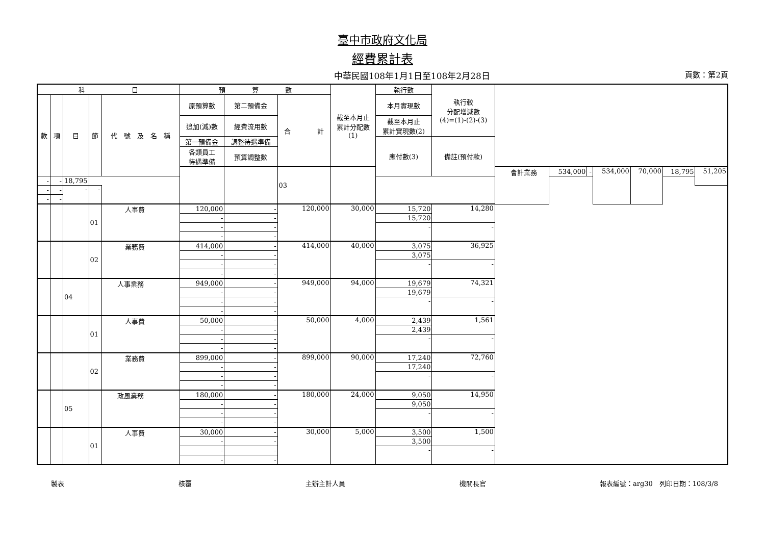臺中市政府文化局
經費累計表
中華民國108年1月1日至108年2月28日 頁數：第2頁
| 科 目 | | | | | 預 算 數 | | | 截至本月止 累計分配數 (1) | 執行數 | 執行較 分配增減數 (4)=(1)-(2)-(3) | | | | | | | |
| --- | --- | --- | --- | --- | --- | --- | --- | --- | --- | --- | --- | --- | --- | --- | --- | --- | --- |
| 款 | 項 | 目 | 節 | 代 號 及 名 稱 | 原預算數 | 第二預備金 | 合 計 | | 本月實現數 | | | | | | | | |
| | | | | | 追加(減)數 | 經費流用數 | | | 截至本月止 累計實現數(2) | | | | | | | | |
| | | | | | 第一預備金 | 調整待遇準備 | | | 應付數(3) | 備註(預付款) | | | | | | | |
| | | | | | 各類員工 待遇準備 | 預算調整數 | | | | | | | | | | | |
| | | | | | | | 03 | | | | 會計業務 | 534,000 | - | 534,000 | 70,000 | 18,795 | 51,205 |
| - | - | 18,795 | | | | | | | | | | | | | | | |
| - | - | - | - | | | | | | | | | | | | | | |
| - | - | | | | | | | | | | | | | | | | |
| | | | 01 | 人事費 | 120,000 | - | 120,000 | 30,000 | 15,720 | 14,280 | | | | | | | |
| | | | | | - | - | | | 15,720 | | | | | | | | |
| | | | | | - | - | | | - | - | | | | | | | |
| | | | | | - | - | | | | | | | | | | | |
| | | | 02 | 業務費 | 414,000 | - | 414,000 | 40,000 | 3,075 | 36,925 | | | | | | | |
| | | | | | - | - | | | 3,075 | | | | | | | | |
| | | | | | - | - | | | - | - | | | | | | | |
| | | | | | - | - | | | | | | | | | | | |
| | | 04 | | 人事業務 | 949,000 | - | 949,000 | 94,000 | 19,679 | 74,321 | | | | | | | |
| | | | | | - | - | | | 19,679 | | | | | | | | |
| | | | | | - | - | | | - | - | | | | | | | |
| | | | | | - | - | | | | | | | | | | | |
| | | | 01 | 人事費 | 50,000 | - | 50,000 | 4,000 | 2,439 | 1,561 | | | | | | | |
| | | | | | - | - | | | 2,439 | | | | | | | | |
| | | | | | - | - | | | - | - | | | | | | | |
| | | | | | - | - | | | | | | | | | | | |
| | | | 02 | 業務費 | 899,000 | - | 899,000 | 90,000 | 17,240 | 72,760 | | | | | | | |
| | | | | | - | - | | | 17,240 | | | | | | | | |
| | | | | | - | - | | | - | - | | | | | | | |
| | | | | | - | - | | | | | | | | | | | |
| | | 05 | | 政風業務 | 180,000 | - | 180,000 | 24,000 | 9,050 | 14,950 | | | | | | | |
| | | | | | - | - | | | 9,050 | | | | | | | | |
| | | | | | - | - | | | - | - | | | | | | | |
| | | | | | - | - | | | | | | | | | | | |
| | | | 01 | 人事費 | 30,000 | - | 30,000 | 5,000 | 3,500 | 1,500 | | | | | | | |
| | | | | | - | - | | | 3,500 | | | | | | | | |
| | | | | | - | - | | | - | - | | | | | | | |
| | | | | | - | - | | | | | | | | | | | |
製表 核覆 主辦主計人員 機關長官 報表編號：arg30　列印日期：108/3/8